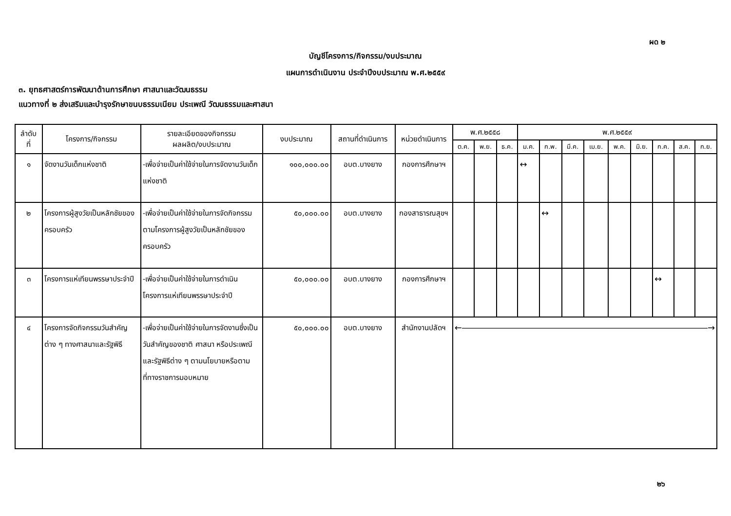ผด ๒
บัญชีโครงการ/กิจกรรม/งบประมาณ
แผนการดำเนินงาน ประจำปีงบประมาณ พ.ศ.๒๕๕๙
๓. ยุทธศาสตร์การพัฒนาด้านการศึกษา ศาสนาและวัฒนธรรม
แนวทางที่ ๒ ส่งเสริมและบำรุงรักษาขนบธรรมเนียม ประเพณี วัฒนธรรมและศาสนา
| ลำดับ ที่ | โครงการ/กิจกรรม | รายละเอียดของกิจกรรม ผลผลิต/งบประมาณ | งบประมาณ | สถานที่ดำเนินการ | หน่วยดำเนินการ | พ.ศ.๒๕๕๘ | | | พ.ศ.๒๕๕๙ | | | | | | | | |
| --- | --- | --- | --- | --- | --- | --- | --- | --- | --- | --- | --- | --- | --- | --- | --- | --- | --- |
| | | | | | | ต.ค. | พ.ย. | ธ.ค. | ม.ค. | ก.พ. | มี.ค. | เม.ย. | พ.ค. | มิ.ย. | ก.ค. | ส.ค. | ก.ย. |
| ๑ | จัดงานวันเด็กแห่งชาติ | -เพื่อจ่ายเป็นค่าใช้จ่ายในการจัดงานวันเด็กแห่งชาติ | ๑๐๐,๐๐๐.๐๐ | อบต.บางยาง | กองการศึกษาฯ | | | | ↔ | | | | | | | | |
| ๒ | โครงการผู้สูงวัยเป็นหลักชัยของครอบครัว | -เพื่อจ่ายเป็นค่าใช้จ่ายในการจัดกิจกรรมตามโครงการผู้สูงวัยเป็นหลักชัยของครอบครัว | ๕๐,๐๐๐.๐๐ | อบต.บางยาง | กองสาธารณสุขฯ | | | | | ↔ | | | | | | | |
| ๓ | โครงการแห่เทียนพรรษาประจำปี | -เพื่อจ่ายเป็นค่าใช้จ่ายในการดำเนินโครงการแห่เทียนพรรษาประจำปี | ๕๐,๐๐๐.๐๐ | อบต.บางยาง | กองการศึกษาฯ | | | | | | | | | | ↔ | | |
| ๔ | โครงการจัดกิจกรรมวันสำคัญต่าง ๆ ทางศาสนาและรัฐพิธี | -เพื่อจ่ายเป็นค่าใช้จ่ายในการจัดงานซึ่งเป็นวันสำคัญของชาติ ศาสนา หรือประเพณี และรัฐพิธีต่าง ๆ ตามนโยบายหรือตามที่ทางราชการมอบหมาย | ๕๐,๐๐๐.๐๐ | อบต.บางยาง | สำนักงานปลัดฯ | ←――――――――――――――――――――――――――――→ | | | | | | | | | | | |
๒๖